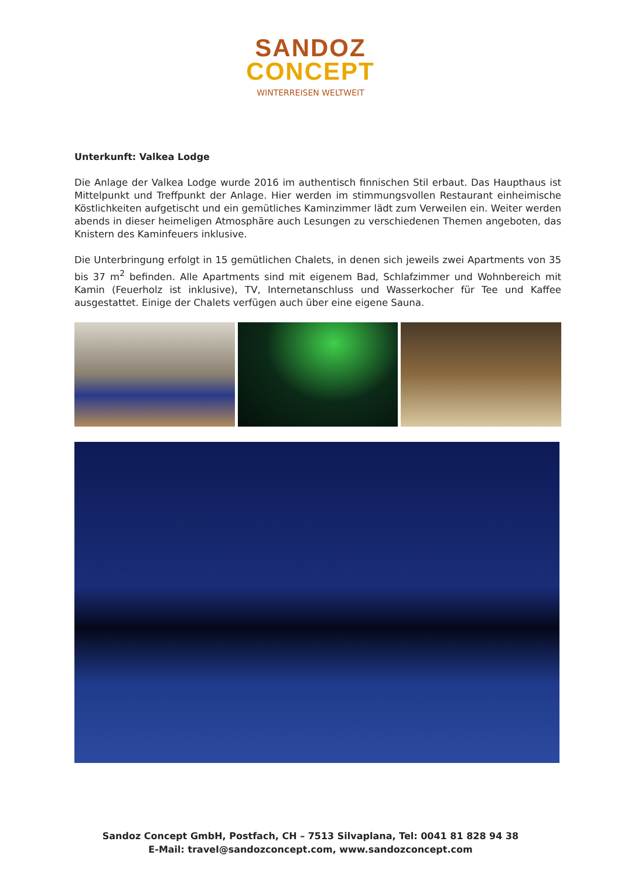SANDOZ
CONCEPT
WINTERREISEN WELTWEIT
Unterkunft: Valkea Lodge
Die Anlage der Valkea Lodge wurde 2016 im authentisch finnischen Stil erbaut. Das Haupthaus ist Mittelpunkt und Treffpunkt der Anlage. Hier werden im stimmungsvollen Restaurant einheimische Köstlichkeiten aufgetischt und ein gemütliches Kaminzimmer lädt zum Verweilen ein. Weiter werden abends in dieser heimeligen Atmosphäre auch Lesungen zu verschiedenen Themen angeboten, das Knistern des Kaminfeuers inklusive.
Die Unterbringung erfolgt in 15 gemütlichen Chalets, in denen sich jeweils zwei Apartments von 35 bis 37 m<sup>2</sup> befinden. Alle Apartments sind mit eigenem Bad, Schlafzimmer und Wohnbereich mit Kamin (Feuerholz ist inklusive), TV, Internetanschluss und Wasserkocher für Tee und Kaffee ausgestattet. Einige der Chalets verfügen auch über eine eigene Sauna.
Sandoz Concept GmbH, Postfach, CH – 7513 Silvaplana, Tel: 0041 81 828 94 38
E-Mail: travel@sandozconcept.com, www.sandozconcept.com